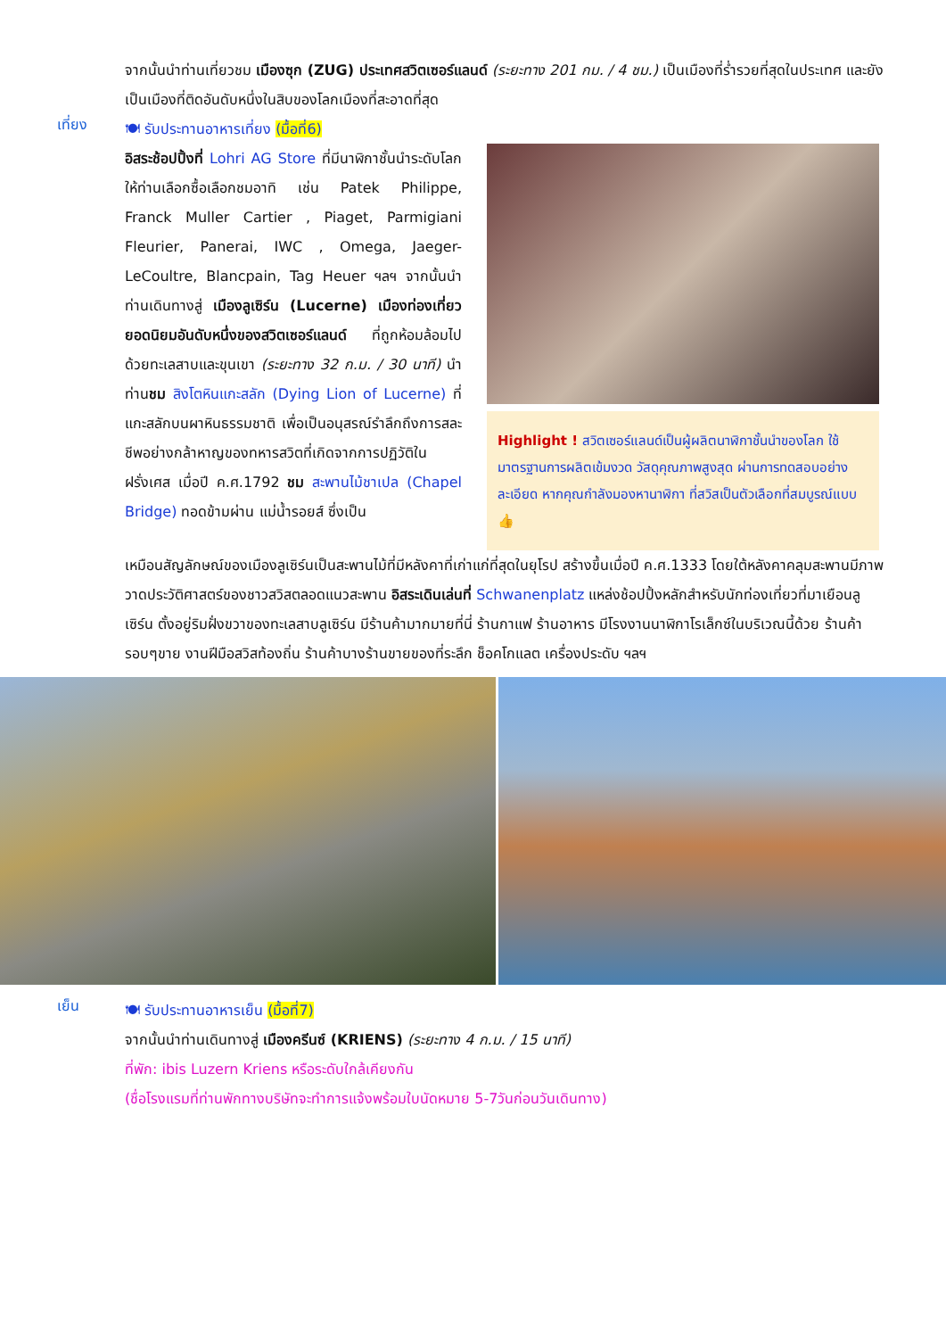จากนั้นนำท่านเที่ยวชม เมืองซุก (ZUG) ประเทศสวิตเซอร์แลนด์ (ระยะทาง 201 กม. / 4 ชม.) เป็นเมืองที่ร่ำรวยที่สุดในประเทศ และยังเป็นเมืองที่ติดอันดับหนึ่งในสิบของโลกเมืองที่สะอาดที่สุด
เที่ยง
🍽 รับประทานอาหารเที่ยง (มื้อที่6)
อิสระช้อปปิ้งที่ Lohri AG Store ที่มีนาฬิกาชั้นนำระดับโลกให้ท่านเลือกซื้อเลือกชมอาทิ เช่น Patek Philippe, Franck Muller Cartier , Piaget, Parmigiani Fleurier, Panerai, IWC , Omega, Jaeger-LeCoultre, Blancpain, Tag Heuer ฯลฯ จากนั้นนำท่านเดินทางสู่ เมืองลูเซิร์น (Lucerne) เมืองท่องเที่ยวยอดนิยมอันดับหนึ่งของสวิตเซอร์แลนด์ ที่ถูกห้อมล้อมไปด้วยทะเลสาบและขุนเขา (ระยะทาง 32 ก.ม. / 30 นาที) นำท่านชม สิงโตหินแกะสลัก (Dying Lion of Lucerne) ที่แกะสลักบนผาหินธรรมชาติ เพื่อเป็นอนุสรณ์รำลึกถึงการสละชีพอย่างกล้าหาญของทหารสวิตที่เกิดจากการปฏิวัติในฝรั่งเศส เมื่อปี ค.ศ.1792 ชม สะพานไม้ชาเปล (Chapel Bridge) ทอดข้ามผ่าน แม่น้ำรอยส์ ซึ่งเป็น
Highlight ! สวิตเซอร์แลนด์เป็นผู้ผลิตนาฬิกาชั้นนำของโลก ใช้มาตรฐานการผลิตเข้มงวด วัสดุคุณภาพสูงสุด ผ่านการทดสอบอย่างละเอียด หากคุณกำลังมองหานาฬิกา ที่สวิสเป็นตัวเลือกที่สมบูรณ์แบบ 👍
เหมือนสัญลักษณ์ของเมืองลูเซิร์นเป็นสะพานไม้ที่มีหลังคาที่เก่าแก่ที่สุดในยุโรป สร้างขึ้นเมื่อปี ค.ศ.1333 โดยใต้หลังคาคลุมสะพานมีภาพวาดประวัติศาสตร์ของชาวสวิสตลอดแนวสะพาน อิสระเดินเล่นที่ Schwanenplatz แหล่งช้อปปิ้งหลักสำหรับนักท่องเที่ยวที่มาเยือนลูเซิร์น ตั้งอยู่ริมฝั่งขวาของทะเลสาบลูเซิร์น มีร้านค้ามากมายที่นี่ ร้านกาแฟ ร้านอาหาร มีโรงงานนาฬิกาโรเล็กซ์ในบริเวณนี้ด้วย ร้านค้ารอบๆขาย งานฝีมือสวิสท้องถิ่น ร้านค้าบางร้านขายของที่ระลึก ช็อคโกแลต เครื่องประดับ ฯลฯ
เย็น
🍽 รับประทานอาหารเย็น (มื้อที่7)
จากนั้นนำท่านเดินทางสู่ เมืองครีนซ์ (KRIENS) (ระยะทาง 4 ก.ม. / 15 นาที)
ที่พัก: ibis Luzern Kriens หรือระดับใกล้เคียงกัน
(ชื่อโรงแรมที่ท่านพักทางบริษัทจะทำการแจ้งพร้อมใบนัดหมาย 5-7วันก่อนวันเดินทาง)